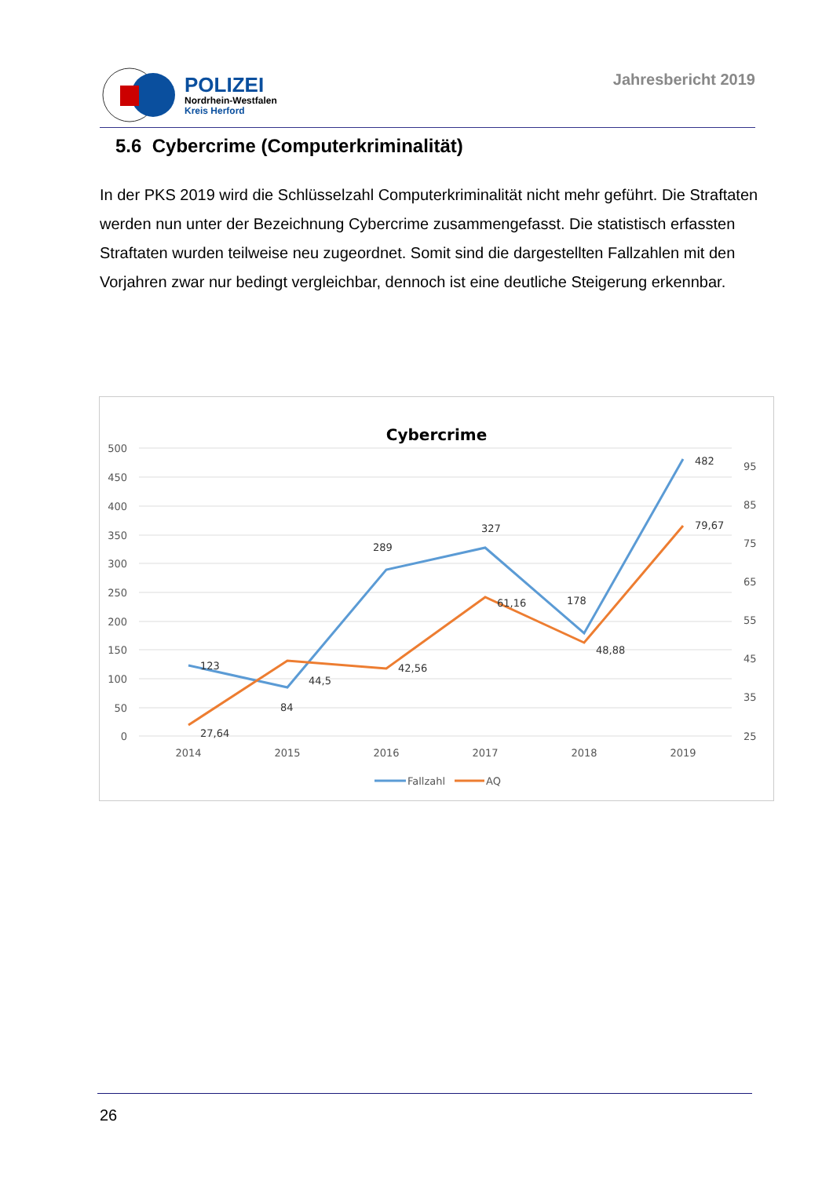POLIZEI
Nordrhein-Westfalen
Kreis Herford
Jahresbericht 2019
5.6 Cybercrime (Computerkriminalität)
In der PKS 2019 wird die Schlüsselzahl Computerkriminalität nicht mehr geführt. Die Straftaten werden nun unter der Bezeichnung Cybercrime zusammengefasst. Die statistisch erfassten Straftaten wurden teilweise neu zugeordnet. Somit sind die dargestellten Fallzahlen mit den Vorjahren zwar nur bedingt vergleichbar, dennoch ist eine deutliche Steigerung erkennbar.
Cybercrime
500
450
400
350
300
250
200
150
100
50
0
95
85
75
65
55
45
35
25
2014
2015
2016
2017
2018
2019
123
84
289
327
178
482
27,64
44,5
42,56
61,16
48,88
79,67
Fallzahl
AQ
26